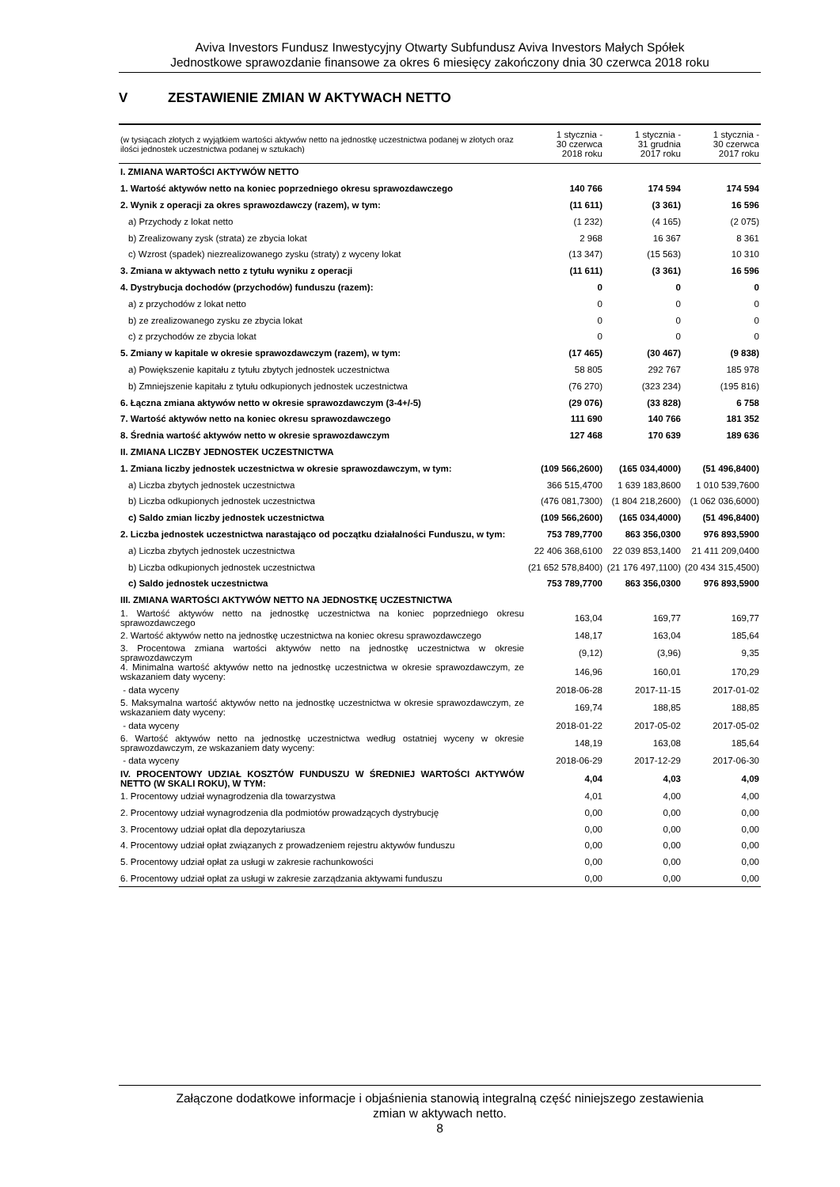Aviva Investors Fundusz Inwestycyjny Otwarty Subfundusz Aviva Investors Małych Spółek
Jednostkowe sprawozdanie finansowe za okres 6 miesięcy zakończony dnia 30 czerwca 2018 roku
V ZESTAWIENIE ZMIAN W AKTYWACH NETTO
| (w tysiącach złotych z wyjątkiem wartości aktywów netto na jednostkę uczestnictwa podanej w złotych oraz ilości jednostek uczestnictwa podanej w sztukach) | 1 stycznia - 30 czerwca 2018 roku | 1 stycznia - 31 grudnia 2017 roku | 1 stycznia - 30 czerwca 2017 roku |
| --- | --- | --- | --- |
| I. ZMIANA WARTOŚCI AKTYWÓW NETTO | | | |
| 1. Wartość aktywów netto na koniec poprzedniego okresu sprawozdawczego | 140 766 | 174 594 | 174 594 |
| 2. Wynik z operacji za okres sprawozdawczy (razem), w tym: | (11 611) | (3 361) | 16 596 |
| a) Przychody z lokat netto | (1 232) | (4 165) | (2 075) |
| b) Zrealizowany zysk (strata) ze zbycia lokat | 2 968 | 16 367 | 8 361 |
| c) Wzrost (spadek) niezrealizowanego zysku (straty) z wyceny lokat | (13 347) | (15 563) | 10 310 |
| 3. Zmiana w aktywach netto z tytułu wyniku z operacji | (11 611) | (3 361) | 16 596 |
| 4. Dystrybucja dochodów (przychodów) funduszu (razem): | 0 | 0 | 0 |
| a) z przychodów z lokat netto | 0 | 0 | 0 |
| b) ze zrealizowanego zysku ze zbycia lokat | 0 | 0 | 0 |
| c) z przychodów ze zbycia lokat | 0 | 0 | 0 |
| 5. Zmiany w kapitale w okresie sprawozdawczym (razem), w tym: | (17 465) | (30 467) | (9 838) |
| a) Powiększenie kapitału z tytułu zbytych jednostek uczestnictwa | 58 805 | 292 767 | 185 978 |
| b) Zmniejszenie kapitału z tytułu odkupionych jednostek uczestnictwa | (76 270) | (323 234) | (195 816) |
| 6. Łączna zmiana aktywów netto w okresie sprawozdawczym (3-4+/-5) | (29 076) | (33 828) | 6 758 |
| 7. Wartość aktywów netto na koniec okresu sprawozdawczego | 111 690 | 140 766 | 181 352 |
| 8. Średnia wartość aktywów netto w okresie sprawozdawczym | 127 468 | 170 639 | 189 636 |
| II. ZMIANA LICZBY JEDNOSTEK UCZESTNICTWA | | | |
| 1. Zmiana liczby jednostek uczestnictwa w okresie sprawozdawczym, w tym: | (109 566,2600) | (165 034,4000) | (51 496,8400) |
| a) Liczba zbytych jednostek uczestnictwa | 366 515,4700 | 1 639 183,8600 | 1 010 539,7600 |
| b) Liczba odkupionych jednostek uczestnictwa | (476 081,7300) | (1 804 218,2600) | (1 062 036,6000) |
| c) Saldo zmian liczby jednostek uczestnictwa | (109 566,2600) | (165 034,4000) | (51 496,8400) |
| 2. Liczba jednostek uczestnictwa narastająco od początku działalności Funduszu, w tym: | 753 789,7700 | 863 356,0300 | 976 893,5900 |
| a) Liczba zbytych jednostek uczestnictwa | 22 406 368,6100 | 22 039 853,1400 | 21 411 209,0400 |
| b) Liczba odkupionych jednostek uczestnictwa | (21 652 578,8400) | (21 176 497,1100) | (20 434 315,4500) |
| c) Saldo jednostek uczestnictwa | 753 789,7700 | 863 356,0300 | 976 893,5900 |
| III. ZMIANA WARTOŚCI AKTYWÓW NETTO NA JEDNOSTKĘ UCZESTNICTWA | | | |
| 1. Wartość aktywów netto na jednostkę uczestnictwa na koniec poprzedniego okresu sprawozdawczego | 163,04 | 169,77 | 169,77 |
| 2. Wartość aktywów netto na jednostkę uczestnictwa na koniec okresu sprawozdawczego | 148,17 | 163,04 | 185,64 |
| 3. Procentowa zmiana wartości aktywów netto na jednostkę uczestnictwa w okresie sprawozdawczym | (9,12) | (3,96) | 9,35 |
| 4. Minimalna wartość aktywów netto na jednostkę uczestnictwa w okresie sprawozdawczym, ze wskazaniem daty wyceny: | 146,96 | 160,01 | 170,29 |
| - data wyceny | 2018-06-28 | 2017-11-15 | 2017-01-02 |
| 5. Maksymalna wartość aktywów netto na jednostkę uczestnictwa w okresie sprawozdawczym, ze wskazaniem daty wyceny: | 169,74 | 188,85 | 188,85 |
| - data wyceny | 2018-01-22 | 2017-05-02 | 2017-05-02 |
| 6. Wartość aktywów netto na jednostkę uczestnictwa według ostatniej wyceny w okresie sprawozdawczym, ze wskazaniem daty wyceny: | 148,19 | 163,08 | 185,64 |
| - data wyceny | 2018-06-29 | 2017-12-29 | 2017-06-30 |
| IV. PROCENTOWY UDZIAŁ KOSZTÓW FUNDUSZU W ŚREDNIEJ WARTOŚCI AKTYWÓW NETTO (W SKALI ROKU), W TYM: | 4,04 | 4,03 | 4,09 |
| 1. Procentowy udział wynagrodzenia dla towarzystwa | 4,01 | 4,00 | 4,00 |
| 2. Procentowy udział wynagrodzenia dla podmiotów prowadzących dystrybucję | 0,00 | 0,00 | 0,00 |
| 3. Procentowy udział opłat dla depozytariusza | 0,00 | 0,00 | 0,00 |
| 4. Procentowy udział opłat związanych z prowadzeniem rejestru aktywów funduszu | 0,00 | 0,00 | 0,00 |
| 5. Procentowy udział opłat za usługi w zakresie rachunkowości | 0,00 | 0,00 | 0,00 |
| 6. Procentowy udział opłat za usługi w zakresie zarządzania aktywami funduszu | 0,00 | 0,00 | 0,00 |
Załączone dodatkowe informacje i objaśnienia stanowią integralną część niniejszego zestawienia
zmian w aktywach netto.
8